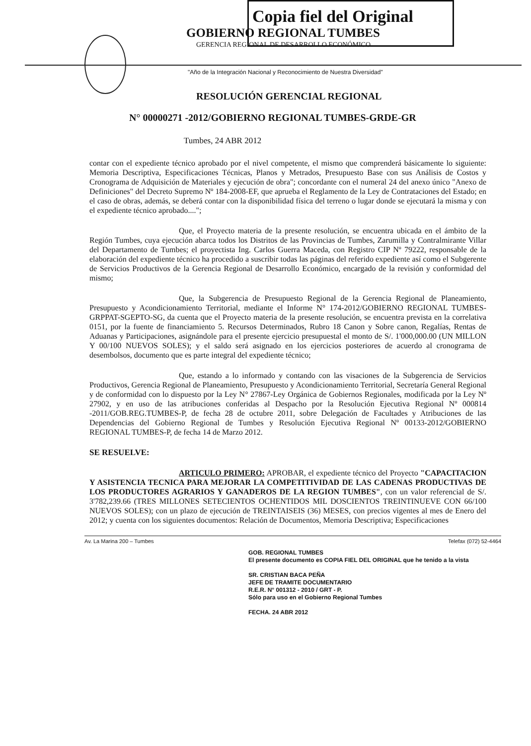Copia fiel del Original
GOBIERNO REGIONAL TUMBES
GERENCIA REGIONAL DE DESARROLLO ECONÓMICO
"Año de la Integración Nacional y Reconocimiento de Nuestra Diversidad"
RESOLUCIÓN GERENCIAL REGIONAL
N° 00000271 -2012/GOBIERNO REGIONAL TUMBES-GRDE-GR
Tumbes, 24 ABR 2012
contar con el expediente técnico aprobado por el nivel competente, el mismo que comprenderá básicamente lo siguiente: Memoria Descriptiva, Especificaciones Técnicas, Planos y Metrados, Presupuesto Base con sus Análisis de Costos y Cronograma de Adquisición de Materiales y ejecución de obra"; concordante con el numeral 24 del anexo único "Anexo de Definiciones" del Decreto Supremo Nº 184-2008-EF, que aprueba el Reglamento de la Ley de Contrataciones del Estado; en el caso de obras, además, se deberá contar con la disponibilidad física del terreno o lugar donde se ejecutará la misma y con el expediente técnico aprobado....";
Que, el Proyecto materia de la presente resolución, se encuentra ubicada en el ámbito de la Región Tumbes, cuya ejecución abarca todos los Distritos de las Provincias de Tumbes, Zarumilla y Contralmirante Villar del Departamento de Tumbes; el proyectista Ing. Carlos Guerra Maceda, con Registro CIP Nº 79222, responsable de la elaboración del expediente técnico ha procedido a suscribir todas las páginas del referido expediente así como el Subgerente de Servicios Productivos de la Gerencia Regional de Desarrollo Económico, encargado de la revisión y conformidad del mismo;
Que, la Subgerencia de Presupuesto Regional de la Gerencia Regional de Planeamiento, Presupuesto y Acondicionamiento Territorial, mediante el Informe N° 174-2012/GOBIERNO REGIONAL TUMBES-GRPPAT-SGEPTO-SG, da cuenta que el Proyecto materia de la presente resolución, se encuentra prevista en la correlativa 0151, por la fuente de financiamiento 5. Recursos Determinados, Rubro 18 Canon y Sobre canon, Regalías, Rentas de Aduanas y Participaciones, asignándole para el presente ejercicio presupuestal el monto de S/. 1'000,000.00 (UN MILLON Y 00/100 NUEVOS SOLES); y el saldo será asignado en los ejercicios posteriores de acuerdo al cronograma de desembolsos, documento que es parte integral del expediente técnico;
Que, estando a lo informado y contando con las visaciones de la Subgerencia de Servicios Productivos, Gerencia Regional de Planeamiento, Presupuesto y Acondicionamiento Territorial, Secretaría General Regional y de conformidad con lo dispuesto por la Ley N° 27867-Ley Orgánica de Gobiernos Regionales, modificada por la Ley Nº 27902, y en uso de las atribuciones conferidas al Despacho por la Resolución Ejecutiva Regional Nº 000814 -2011/GOB.REG.TUMBES-P, de fecha 28 de octubre 2011, sobre Delegación de Facultades y Atribuciones de las Dependencias del Gobierno Regional de Tumbes y Resolución Ejecutiva Regional Nº 00133-2012/GOBIERNO REGIONAL TUMBES-P, de fecha 14 de Marzo 2012.
SE RESUELVE:
ARTICULO PRIMERO: APROBAR, el expediente técnico del Proyecto "CAPACITACION Y ASISTENCIA TECNICA PARA MEJORAR LA COMPETITIVIDAD DE LAS CADENAS PRODUCTIVAS DE LOS PRODUCTORES AGRARIOS Y GANADEROS DE LA REGION TUMBES", con un valor referencial de S/. 3'782,239.66 (TRES MILLONES SETECIENTOS OCHENTIDOS MIL DOSCIENTOS TREINTINUEVE CON 66/100 NUEVOS SOLES); con un plazo de ejecución de TREINTAISEIS (36) MESES, con precios vigentes al mes de Enero del 2012; y cuenta con los siguientes documentos: Relación de Documentos, Memoria Descriptiva; Especificaciones
Av. La Marina 200 – Tumbes Telefax (072) 52-4464
GOB. REGIONAL TUMBES
El presente documento es COPIA FIEL DEL ORIGINAL que he tenido a la vista
SR. CRISTIAN BACA PEÑA
JEFE DE TRAMITE DOCUMENTARIO
R.E.R. N° 001312 - 2010 / GRT - P.
Sólo para uso en el Gobierno Regional Tumbes
FECHA. 24 ABR 2012